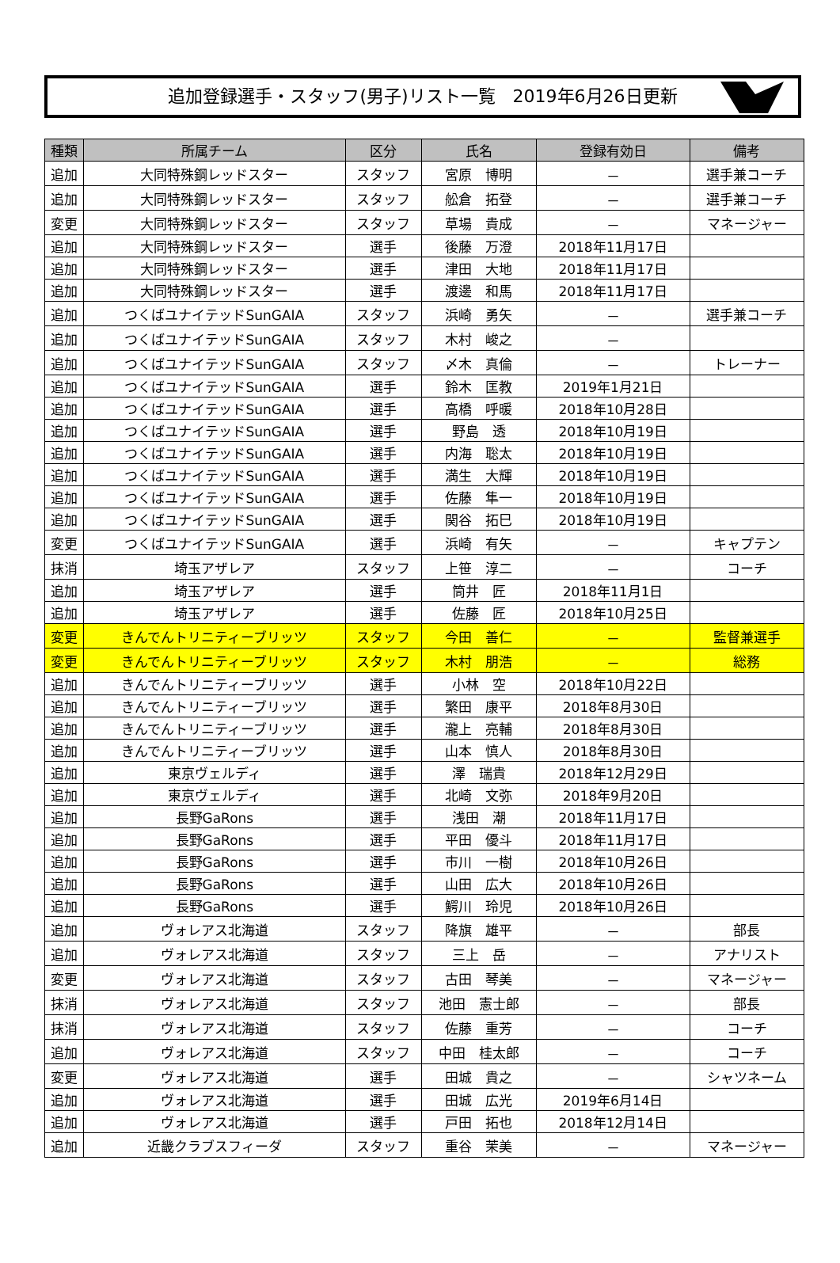追加登録選手・スタッフ(男子)リスト一覧　2019年6月26日更新
| 種類 | 所属チーム | 区分 | 氏名 | 登録有効日 | 備考 |
| --- | --- | --- | --- | --- | --- |
| 追加 | 大同特殊鋼レッドスター | スタッフ | 宮原 博明 | － | 選手兼コーチ |
| 追加 | 大同特殊鋼レッドスター | スタッフ | 舩倉 拓登 | － | 選手兼コーチ |
| 変更 | 大同特殊鋼レッドスター | スタッフ | 草場 貴成 | － | マネージャー |
| 追加 | 大同特殊鋼レッドスター | 選手 | 後藤 万澄 | 2018年11月17日 | |
| 追加 | 大同特殊鋼レッドスター | 選手 | 津田 大地 | 2018年11月17日 | |
| 追加 | 大同特殊鋼レッドスター | 選手 | 渡邊 和馬 | 2018年11月17日 | |
| 追加 | つくばユナイテッドSunGAIA | スタッフ | 浜崎 勇矢 | － | 選手兼コーチ |
| 追加 | つくばユナイテッドSunGAIA | スタッフ | 木村 峻之 | － | |
| 追加 | つくばユナイテッドSunGAIA | スタッフ | 〆木 真倫 | － | トレーナー |
| 追加 | つくばユナイテッドSunGAIA | 選手 | 鈴木 匡教 | 2019年1月21日 | |
| 追加 | つくばユナイテッドSunGAIA | 選手 | 高橋 呼暖 | 2018年10月28日 | |
| 追加 | つくばユナイテッドSunGAIA | 選手 | 野島 透 | 2018年10月19日 | |
| 追加 | つくばユナイテッドSunGAIA | 選手 | 内海 聡太 | 2018年10月19日 | |
| 追加 | つくばユナイテッドSunGAIA | 選手 | 満生 大輝 | 2018年10月19日 | |
| 追加 | つくばユナイテッドSunGAIA | 選手 | 佐藤 隼一 | 2018年10月19日 | |
| 追加 | つくばユナイテッドSunGAIA | 選手 | 関谷 拓巳 | 2018年10月19日 | |
| 変更 | つくばユナイテッドSunGAIA | 選手 | 浜崎 有矢 | － | キャプテン |
| 抹消 | 埼玉アザレア | スタッフ | 上笹 淳二 | － | コーチ |
| 追加 | 埼玉アザレア | 選手 | 筒井 匠 | 2018年11月1日 | |
| 追加 | 埼玉アザレア | 選手 | 佐藤 匠 | 2018年10月25日 | |
| 変更 | きんでんトリニティーブリッツ | スタッフ | 今田 善仁 | － | 監督兼選手 |
| 変更 | きんでんトリニティーブリッツ | スタッフ | 木村 朋浩 | － | 総務 |
| 追加 | きんでんトリニティーブリッツ | 選手 | 小林 空 | 2018年10月22日 | |
| 追加 | きんでんトリニティーブリッツ | 選手 | 繁田 康平 | 2018年8月30日 | |
| 追加 | きんでんトリニティーブリッツ | 選手 | 瀧上 亮輔 | 2018年8月30日 | |
| 追加 | きんでんトリニティーブリッツ | 選手 | 山本 慎人 | 2018年8月30日 | |
| 追加 | 東京ヴェルディ | 選手 | 澤 瑞貴 | 2018年12月29日 | |
| 追加 | 東京ヴェルディ | 選手 | 北崎 文弥 | 2018年9月20日 | |
| 追加 | 長野GaRons | 選手 | 浅田 潮 | 2018年11月17日 | |
| 追加 | 長野GaRons | 選手 | 平田 優斗 | 2018年11月17日 | |
| 追加 | 長野GaRons | 選手 | 市川 一樹 | 2018年10月26日 | |
| 追加 | 長野GaRons | 選手 | 山田 広大 | 2018年10月26日 | |
| 追加 | 長野GaRons | 選手 | 鰐川 玲児 | 2018年10月26日 | |
| 追加 | ヴォレアス北海道 | スタッフ | 降旗 雄平 | － | 部長 |
| 追加 | ヴォレアス北海道 | スタッフ | 三上 岳 | － | アナリスト |
| 変更 | ヴォレアス北海道 | スタッフ | 古田 琴美 | － | マネージャー |
| 抹消 | ヴォレアス北海道 | スタッフ | 池田 憲士郎 | － | 部長 |
| 抹消 | ヴォレアス北海道 | スタッフ | 佐藤 重芳 | － | コーチ |
| 追加 | ヴォレアス北海道 | スタッフ | 中田 桂太郎 | － | コーチ |
| 変更 | ヴォレアス北海道 | 選手 | 田城 貴之 | － | シャツネーム |
| 追加 | ヴォレアス北海道 | 選手 | 田城 広光 | 2019年6月14日 | |
| 追加 | ヴォレアス北海道 | 選手 | 戸田 拓也 | 2018年12月14日 | |
| 追加 | 近畿クラブスフィーダ | スタッフ | 重谷 茉美 | － | マネージャー |